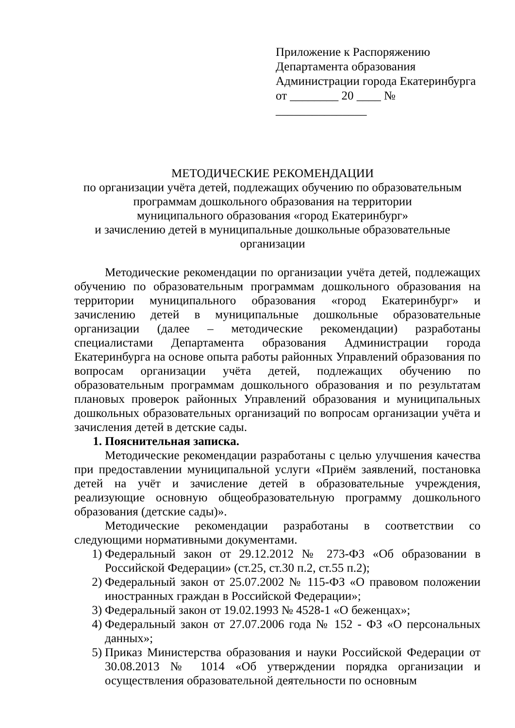Приложение к Распоряжению
Департамента образования
Администрации города Екатеринбурга
от ________ 20 ____ № _______________
МЕТОДИЧЕСКИЕ РЕКОМЕНДАЦИИ
по организации учёта детей, подлежащих обучению по образовательным
программам дошкольного образования на территории
муниципального образования «город Екатеринбург»
и зачислению детей в муниципальные дошкольные образовательные
организации
Методические рекомендации по организации учёта детей, подлежащих обучению по образовательным программам дошкольного образования на территории муниципального образования «город Екатеринбург» и зачислению детей в муниципальные дошкольные образовательные организации (далее – методические рекомендации) разработаны специалистами Департамента образования Администрации города Екатеринбурга на основе опыта работы районных Управлений образования по вопросам организации учёта детей, подлежащих обучению по образовательным программам дошкольного образования и по результатам плановых проверок районных Управлений образования и муниципальных дошкольных образовательных организаций по вопросам организации учёта и зачисления детей в детские сады.
1. Пояснительная записка.
Методические рекомендации разработаны с целью улучшения качества при предоставлении муниципальной услуги «Приём заявлений, постановка детей на учёт и зачисление детей в образовательные учреждения, реализующие основную общеобразовательную программу дошкольного образования (детские сады)».
Методические рекомендации разработаны в соответствии со следующими нормативными документами.
1) Федеральный закон от 29.12.2012 № 273-ФЗ «Об образовании в Российской Федерации» (ст.25, ст.30 п.2, ст.55 п.2);
2) Федеральный закон от 25.07.2002 № 115-ФЗ «О правовом положении иностранных граждан в Российской Федерации»;
3) Федеральный закон от 19.02.1993 № 4528-1 «О беженцах»;
4) Федеральный закон от 27.07.2006 года № 152 - ФЗ «О персональных данных»;
5) Приказ Министерства образования и науки Российской Федерации от 30.08.2013 № 1014 «Об утверждении порядка организации и осуществления образовательной деятельности по основным